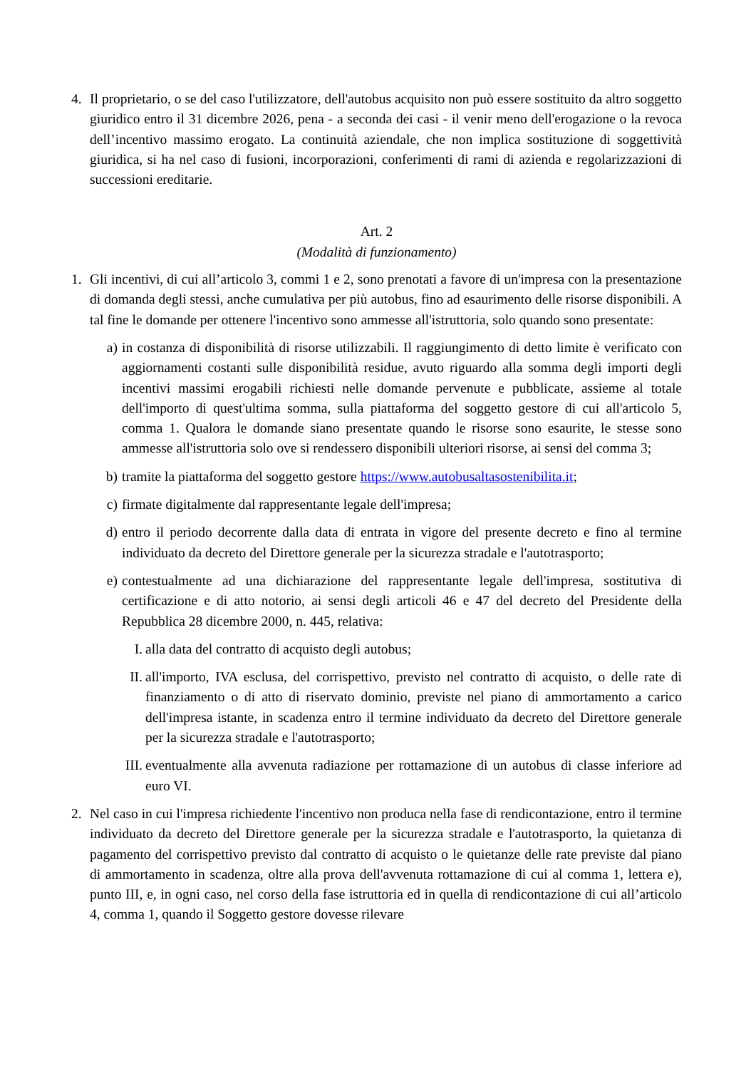4. Il proprietario, o se del caso l'utilizzatore, dell'autobus acquisito non può essere sostituito da altro soggetto giuridico entro il 31 dicembre 2026, pena - a seconda dei casi - il venir meno dell'erogazione o la revoca dell’incentivo massimo erogato. La continuità aziendale, che non implica sostituzione di soggettività giuridica, si ha nel caso di fusioni, incorporazioni, conferimenti di rami di azienda e regolarizzazioni di successioni ereditarie.
Art. 2
(Modalità di funzionamento)
1. Gli incentivi, di cui all’articolo 3, commi 1 e 2, sono prenotati a favore di un'impresa con la presentazione di domanda degli stessi, anche cumulativa per più autobus, fino ad esaurimento delle risorse disponibili. A tal fine le domande per ottenere l'incentivo sono ammesse all'istruttoria, solo quando sono presentate:
a) in costanza di disponibilità di risorse utilizzabili. Il raggiungimento di detto limite è verificato con aggiornamenti costanti sulle disponibilità residue, avuto riguardo alla somma degli importi degli incentivi massimi erogabili richiesti nelle domande pervenute e pubblicate, assieme al totale dell'importo di quest'ultima somma, sulla piattaforma del soggetto gestore di cui all'articolo 5, comma 1. Qualora le domande siano presentate quando le risorse sono esaurite, le stesse sono ammesse all'istruttoria solo ove si rendessero disponibili ulteriori risorse, ai sensi del comma 3;
b) tramite la piattaforma del soggetto gestore https://www.autobusaltasostenibilita.it;
c) firmate digitalmente dal rappresentante legale dell'impresa;
d) entro il periodo decorrente dalla data di entrata in vigore del presente decreto e fino al termine individuato da decreto del Direttore generale per la sicurezza stradale e l'autotrasporto;
e) contestualmente ad una dichiarazione del rappresentante legale dell'impresa, sostitutiva di certificazione e di atto notorio, ai sensi degli articoli 46 e 47 del decreto del Presidente della Repubblica 28 dicembre 2000, n. 445, relativa:
I. alla data del contratto di acquisto degli autobus;
II.
all'importo, IVA esclusa, del corrispettivo, previsto nel contratto di acquisto, o delle rate di finanziamento o di atto di riservato dominio, previste nel piano di ammortamento a carico dell'impresa istante, in scadenza entro il termine individuato da decreto del Direttore generale per la sicurezza stradale e l'autotrasporto;
III.
eventualmente alla avvenuta radiazione per rottamazione di un autobus di classe inferiore ad euro VI.
2. Nel caso in cui l'impresa richiedente l'incentivo non produca nella fase di rendicontazione, entro il termine individuato da decreto del Direttore generale per la sicurezza stradale e l'autotrasporto, la quietanza di pagamento del corrispettivo previsto dal contratto di acquisto o le quietanze delle rate previste dal piano di ammortamento in scadenza, oltre alla prova dell'avvenuta rottamazione di cui al comma 1, lettera e), punto III, e, in ogni caso, nel corso della fase istruttoria ed in quella di rendicontazione di cui all’articolo 4, comma 1, quando il Soggetto gestore dovesse rilevare